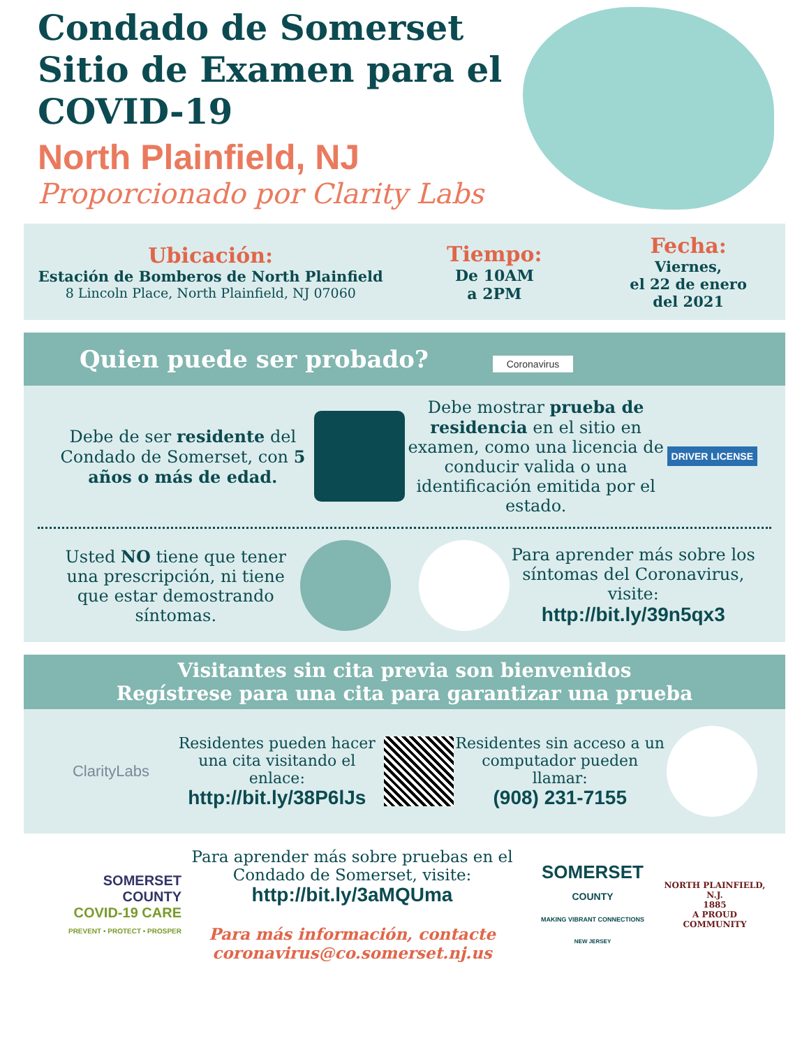Condado de Somerset
Sitio de Examen para el
COVID-19
North Plainfield, NJ
Proporcionado por Clarity Labs
Ubicación:
Estación de Bomberos de North Plainfield
8 Lincoln Place, North Plainfield, NJ 07060
Tiempo:
De 10AM
a 2PM
Fecha:
Viernes,
el 22 de enero
del 2021
Quien puede ser probado? Coronavirus
Debe de ser residente del Condado de Somerset, con 5 años o más de edad.
Debe mostrar prueba de residencia en el sitio en examen, como una licencia de conducir valida o una identificación emitida por el estado.
DRIVER LICENSE
Usted NO tiene que tener una prescripción, ni tiene que estar demostrando síntomas.
Para aprender más sobre los síntomas del Coronavirus, visite:
http://bit.ly/39n5qx3
Visitantes sin cita previa son bienvenidos
Regístrese para una cita para garantizar una prueba
ClarityLabs
Residentes pueden hacer una cita visitando el enlace:
http://bit.ly/38P6lJs
Residentes sin acceso a un computador pueden llamar:
(908) 231-7155
SOMERSET
COUNTY
COVID-19 CARE
PREVENT • PROTECT • PROSPER
Para aprender más sobre pruebas en el Condado de Somerset, visite:
http://bit.ly/3aMQUma
Para más información, contacte
coronavirus@co.somerset.nj.us
SOMERSET
COUNTY
MAKING VIBRANT CONNECTIONS
NEW JERSEY
NORTH PLAINFIELD, N.J.
1885
A PROUD COMMUNITY